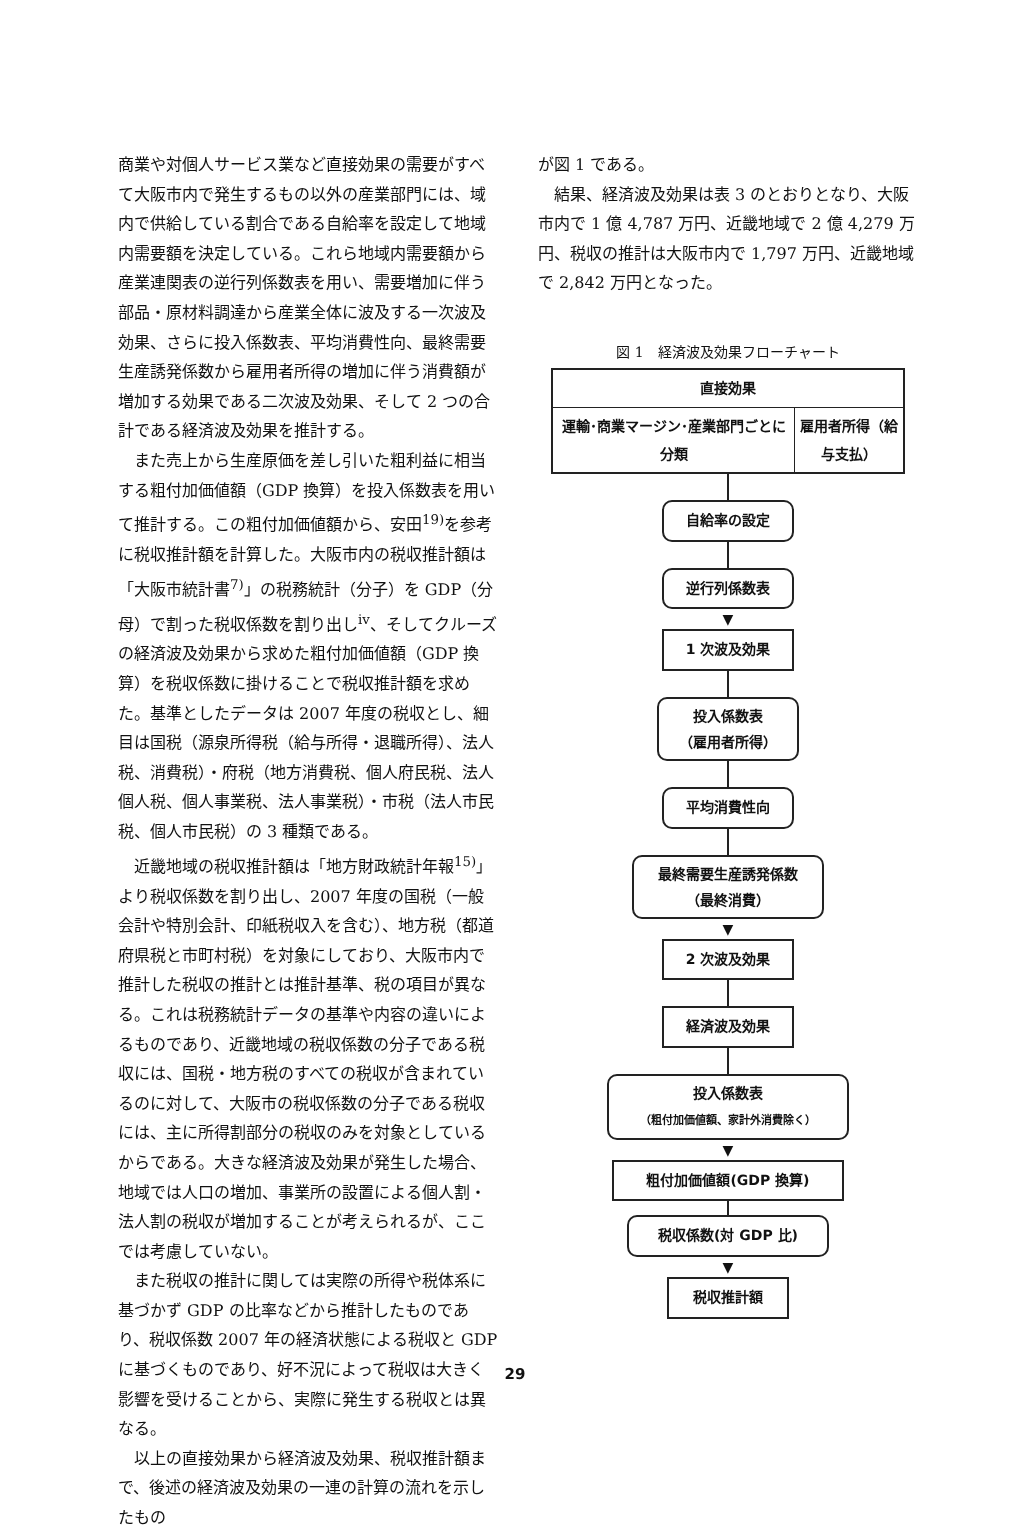商業や対個人サービス業など直接効果の需要がすべて大阪市内で発生するもの以外の産業部門には、域内で供給している割合である自給率を設定して地域内需要額を決定している。これら地域内需要額から産業連関表の逆行列係数表を用い、需要増加に伴う部品・原材料調達から産業全体に波及する一次波及効果、さらに投入係数表、平均消費性向、最終需要生産誘発係数から雇用者所得の増加に伴う消費額が増加する効果である二次波及効果、そして 2 つの合計である経済波及効果を推計する。
また売上から生産原価を差し引いた粗利益に相当する粗付加価値額（GDP 換算）を投入係数表を用いて推計する。この粗付加価値額から、安田<sup>19)</sup>を参考に税収推計額を計算した。大阪市内の税収推計額は「大阪市統計書<sup>7)</sup>」の税務統計（分子）を GDP（分母）で割った税収係数を割り出し<sup>iv</sup>、そしてクルーズの経済波及効果から求めた粗付加価値額（GDP 換算）を税収係数に掛けることで税収推計額を求めた。基準としたデータは 2007 年度の税収とし、細目は国税（源泉所得税（給与所得・退職所得）、法人税、消費税）・府税（地方消費税、個人府民税、法人個人税、個人事業税、法人事業税）・市税（法人市民税、個人市民税）の 3 種類である。
近畿地域の税収推計額は「地方財政統計年報<sup>15)</sup>」より税収係数を割り出し、2007 年度の国税（一般会計や特別会計、印紙税収入を含む）、地方税（都道府県税と市町村税）を対象にしており、大阪市内で推計した税収の推計とは推計基準、税の項目が異なる。これは税務統計データの基準や内容の違いによるものであり、近畿地域の税収係数の分子である税収には、国税・地方税のすべての税収が含まれているのに対して、大阪市の税収係数の分子である税収には、主に所得割部分の税収のみを対象としているからである。大きな経済波及効果が発生した場合、地域では人口の増加、事業所の設置による個人割・法人割の税収が増加することが考えられるが、ここでは考慮していない。
また税収の推計に関しては実際の所得や税体系に基づかず GDP の比率などから推計したものであり、税収係数 2007 年の経済状態による税収と GDP に基づくものであり、好不況によって税収は大きく影響を受けることから、実際に発生する税収とは異なる。
以上の直接効果から経済波及効果、税収推計額まで、後述の経済波及効果の一連の計算の流れを示したもの
が図 1 である。
結果、経済波及効果は表 3 のとおりとなり、大阪市内で 1 億 4,787 万円、近畿地域で 2 億 4,279 万円、税収の推計は大阪市内で 1,797 万円、近畿地域で 2,842 万円となった。
図 1　経済波及効果フローチャート
直接効果
運輸･商業マージン･産業部門ごとに分類
雇用者所得（給与支払）
自給率の設定
逆行列係数表
▼
1 次波及効果
投入係数表
（雇用者所得）
平均消費性向
最終需要生産誘発係数
（最終消費）
▼
2 次波及効果
経済波及効果
投入係数表
（粗付加価値額、家計外消費除く）
▼
粗付加価値額(GDP 換算)
税収係数(対 GDP 比)
▼
税収推計額
29